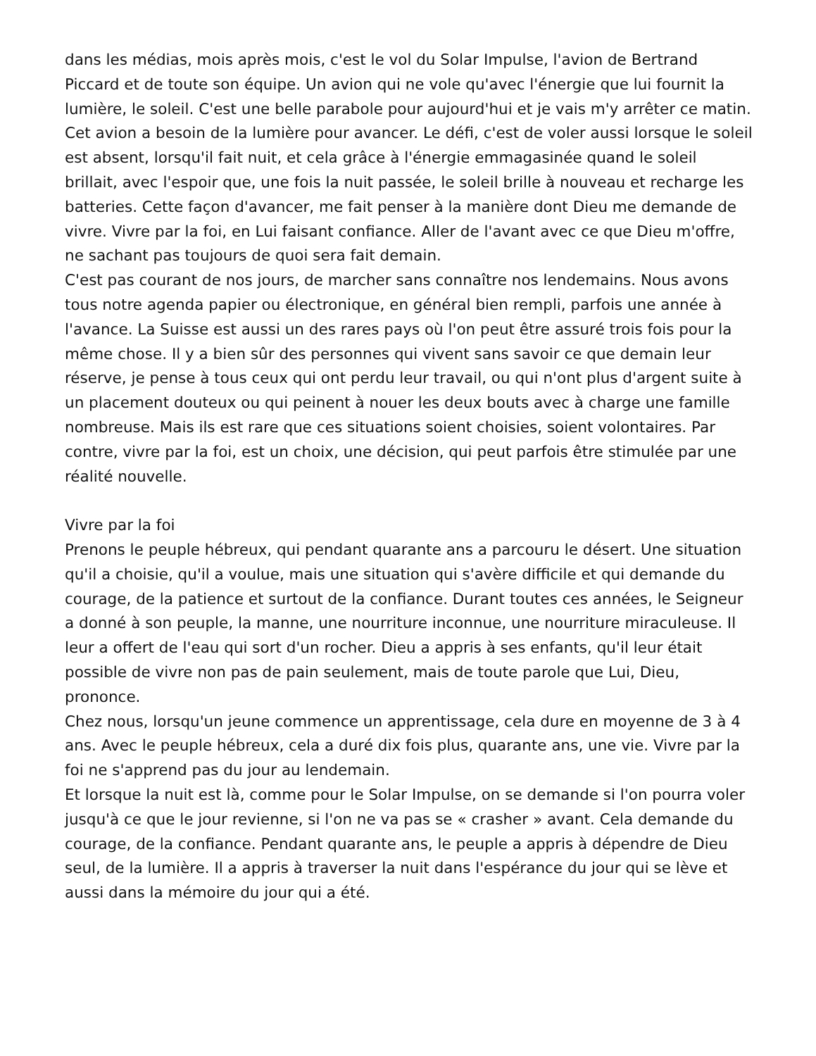dans les médias, mois après mois, c'est le vol du Solar Impulse, l'avion de Bertrand Piccard et de toute son équipe. Un avion qui ne vole qu'avec l'énergie que lui fournit la lumière, le soleil. C'est une belle parabole pour aujourd'hui et je vais m'y arrêter ce matin.
Cet avion a besoin de la lumière pour avancer. Le défi, c'est de voler aussi lorsque le soleil est absent, lorsqu'il fait nuit, et cela grâce à l'énergie emmagasinée quand le soleil brillait, avec l'espoir que, une fois la nuit passée, le soleil brille à nouveau et recharge les batteries. Cette façon d'avancer, me fait penser à la manière dont Dieu me demande de vivre. Vivre par la foi, en Lui faisant confiance. Aller de l'avant avec ce que Dieu m'offre, ne sachant pas toujours de quoi sera fait demain.
C'est pas courant de nos jours, de marcher sans connaître nos lendemains. Nous avons tous notre agenda papier ou électronique, en général bien rempli, parfois une année à l'avance. La Suisse est aussi un des rares pays où l'on peut être assuré trois fois pour la même chose. Il y a bien sûr des personnes qui vivent sans savoir ce que demain leur réserve, je pense à tous ceux qui ont perdu leur travail, ou qui n'ont plus d'argent suite à un placement douteux ou qui peinent à nouer les deux bouts avec à charge une famille nombreuse. Mais ils est rare que ces situations soient choisies, soient volontaires. Par contre, vivre par la foi, est un choix, une décision, qui peut parfois être stimulée par une réalité nouvelle.
Vivre par la foi
Prenons le peuple hébreux, qui pendant quarante ans a parcouru le désert. Une situation qu'il a choisie, qu'il a voulue, mais une situation qui s'avère difficile et qui demande du courage, de la patience et surtout de la confiance. Durant toutes ces années, le Seigneur a donné à son peuple, la manne, une nourriture inconnue, une nourriture miraculeuse. Il leur a offert de l'eau qui sort d'un rocher. Dieu a appris à ses enfants, qu'il leur était possible de vivre non pas de pain seulement, mais de toute parole que Lui, Dieu, prononce.
Chez nous, lorsqu'un jeune commence un apprentissage, cela dure en moyenne de 3 à 4 ans. Avec le peuple hébreux, cela a duré dix fois plus, quarante ans, une vie. Vivre par la foi ne s'apprend pas du jour au lendemain.
Et lorsque la nuit est là, comme pour le Solar Impulse, on se demande si l'on pourra voler jusqu'à ce que le jour revienne, si l'on ne va pas se « crasher » avant. Cela demande du courage, de la confiance. Pendant quarante ans, le peuple a appris à dépendre de Dieu seul, de la lumière. Il a appris à traverser la nuit dans l'espérance du jour qui se lève et aussi dans la mémoire du jour qui a été.